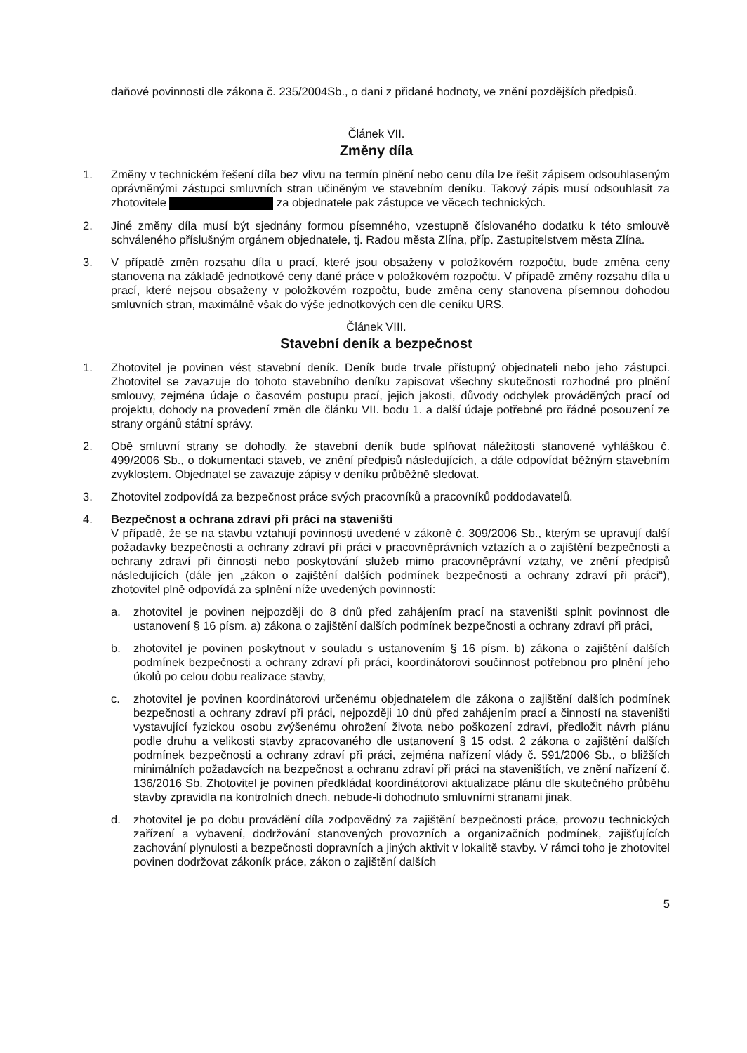daňové povinnosti dle zákona č. 235/2004Sb., o dani z přidané hodnoty, ve znění pozdějších předpisů.
Článek VII.
Změny díla
1. Změny v technickém řešení díla bez vlivu na termín plnění nebo cenu díla lze řešit zápisem odsouhlaseným oprávněnými zástupci smluvních stran učiněným ve stavebním deníku. Takový zápis musí odsouhlasit za zhotovitele za objednatele pak zástupce ve věcech technických.
2. Jiné změny díla musí být sjednány formou písemného, vzestupně číslovaného dodatku k této smlouvě schváleného příslušným orgánem objednatele, tj. Radou města Zlína, příp. Zastupitelstvem města Zlína.
3. V případě změn rozsahu díla u prací, které jsou obsaženy v položkovém rozpočtu, bude změna ceny stanovena na základě jednotkové ceny dané práce v položkovém rozpočtu. V případě změny rozsahu díla u prací, které nejsou obsaženy v položkovém rozpočtu, bude změna ceny stanovena písemnou dohodou smluvních stran, maximálně však do výše jednotkových cen dle ceníku URS.
Článek VIII.
Stavební deník a bezpečnost
1. Zhotovitel je povinen vést stavební deník. Deník bude trvale přístupný objednateli nebo jeho zástupci. Zhotovitel se zavazuje do tohoto stavebního deníku zapisovat všechny skutečnosti rozhodné pro plnění smlouvy, zejména údaje o časovém postupu prací, jejich jakosti, důvody odchylek prováděných prací od projektu, dohody na provedení změn dle článku VII. bodu 1. a další údaje potřebné pro řádné posouzení ze strany orgánů státní správy.
2. Obě smluvní strany se dohodly, že stavební deník bude splňovat náležitosti stanovené vyhláškou č. 499/2006 Sb., o dokumentaci staveb, ve znění předpisů následujících, a dále odpovídat běžným stavebním zvyklostem. Objednatel se zavazuje zápisy v deníku průběžně sledovat.
3. Zhotovitel zodpovídá za bezpečnost práce svých pracovníků a pracovníků poddodavatelů.
4. Bezpečnost a ochrana zdraví při práci na staveništi
V případě, že se na stavbu vztahují povinnosti uvedené v zákoně č. 309/2006 Sb., kterým se upravují další požadavky bezpečnosti a ochrany zdraví při práci v pracovněprávních vztazích a o zajištění bezpečnosti a ochrany zdraví při činnosti nebo poskytování služeb mimo pracovněprávní vztahy, ve znění předpisů následujících (dále jen „zákon o zajištění dalších podmínek bezpečnosti a ochrany zdraví při práci“), zhotovitel plně odpovídá za splnění níže uvedených povinností:
a. zhotovitel je povinen nejpozději do 8 dnů před zahájením prací na staveništi splnit povinnost dle ustanovení § 16 písm. a) zákona o zajištění dalších podmínek bezpečnosti a ochrany zdraví při práci,
b. zhotovitel je povinen poskytnout v souladu s ustanovením § 16 písm. b) zákona o zajištění dalších podmínek bezpečnosti a ochrany zdraví při práci, koordinátorovi součinnost potřebnou pro plnění jeho úkolů po celou dobu realizace stavby,
c. zhotovitel je povinen koordinátorovi určenému objednatelem dle zákona o zajištění dalších podmínek bezpečnosti a ochrany zdraví při práci, nejpozději 10 dnů před zahájením prací a činností na staveništi vystavující fyzickou osobu zvýšenému ohrožení života nebo poškození zdraví, předložit návrh plánu podle druhu a velikosti stavby zpracovaného dle ustanovení § 15 odst. 2 zákona o zajištění dalších podmínek bezpečnosti a ochrany zdraví při práci, zejména nařízení vlády č. 591/2006 Sb., o bližších minimálních požadavcích na bezpečnost a ochranu zdraví při práci na staveništích, ve znění nařízení č. 136/2016 Sb. Zhotovitel je povinen předkládat koordinátorovi aktualizace plánu dle skutečného průběhu stavby zpravidla na kontrolních dnech, nebude-li dohodnuto smluvními stranami jinak,
d. zhotovitel je po dobu provádění díla zodpovědný za zajištění bezpečnosti práce, provozu technických zařízení a vybavení, dodržování stanovených provozních a organizačních podmínek, zajišťujících zachování plynulosti a bezpečnosti dopravních a jiných aktivit v lokalitě stavby. V rámci toho je zhotovitel povinen dodržovat zákoník práce, zákon o zajištění dalších
5